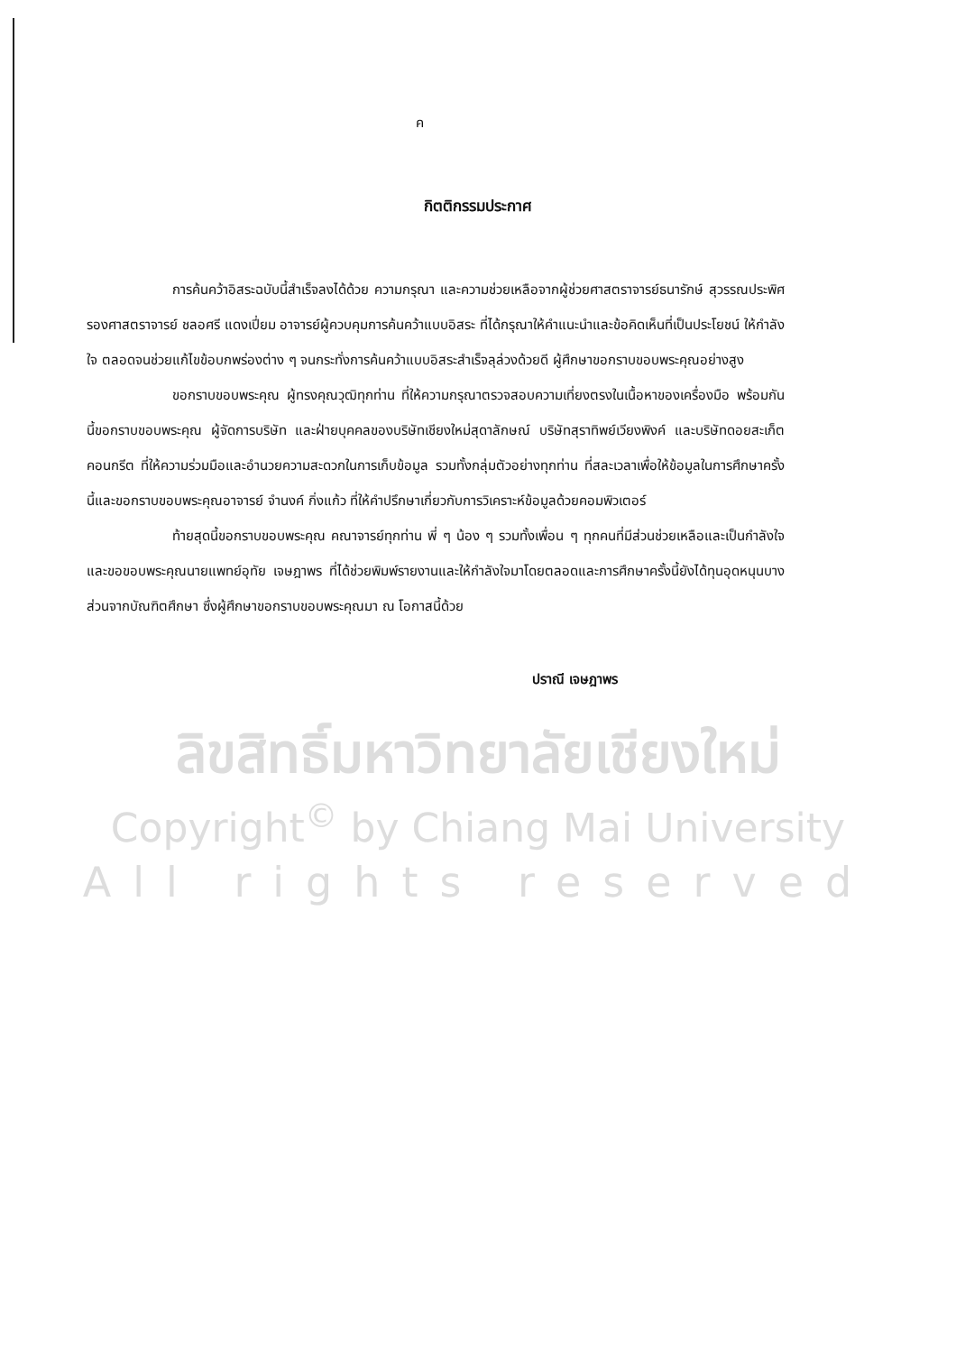ค
กิตติกรรมประกาศ
การค้นคว้าอิสระฉบับนี้สำเร็จลงได้ด้วย ความกรุณา และความช่วยเหลือจากผู้ช่วยศาสตราจารย์ธนารักษ์ สุวรรณประพิศ รองศาสตราจารย์ ชลอศรี แดงเปี่ยม อาจารย์ผู้ควบคุมการค้นคว้าแบบอิสระ ที่ได้กรุณาให้คำแนะนำและข้อคิดเห็นที่เป็นประโยชน์ ให้กำลังใจ ตลอดจนช่วยแก้ไขข้อบกพร่องต่าง ๆ จนกระทั่งการค้นคว้าแบบอิสระสำเร็จลุล่วงด้วยดี ผู้ศึกษาขอกราบขอบพระคุณอย่างสูง
ขอกราบขอบพระคุณ ผู้ทรงคุณวุฒิทุกท่าน ที่ให้ความกรุณาตรวจสอบความเที่ยงตรงในเนื้อหาของเครื่องมือ พร้อมกันนี้ขอกราบขอบพระคุณ ผู้จัดการบริษัท และฝ่ายบุคคลของบริษัทเชียงใหม่สุดาลักษณ์ บริษัทสุราทิพย์เวียงพิงค์ และบริษัทดอยสะเก็ตคอนกรีต ที่ให้ความร่วมมือและอำนวยความสะดวกในการเก็บข้อมูล รวมทั้งกลุ่มตัวอย่างทุกท่าน ที่สละเวลาเพื่อให้ข้อมูลในการศึกษาครั้งนี้และขอกราบขอบพระคุณอาจารย์ จำนงค์ กิ่งแก้ว ที่ให้คำปรึกษาเกี่ยวกับการวิเคราะห์ข้อมูลด้วยคอมพิวเตอร์
ท้ายสุดนี้ขอกราบขอบพระคุณ คณาจารย์ทุกท่าน พี่ ๆ น้อง ๆ รวมทั้งเพื่อน ๆ ทุกคนที่มีส่วนช่วยเหลือและเป็นกำลังใจ และขอขอบพระคุณนายแพทย์อุทัย เจษฎาพร ที่ได้ช่วยพิมพ์รายงานและให้กำลังใจมาโดยตลอดและการศึกษาครั้งนี้ยังได้ทุนอุดหนุนบางส่วนจากบัณฑิตศึกษา ซึ่งผู้ศึกษาขอกราบขอบพระคุณมา ณ โอกาสนี้ด้วย
ปราณี เจษฎาพร
ลิขสิทธิ์มหาวิทยาลัยเชียงใหม่
Copyright<sup>©</sup> by Chiang Mai University
All rights reserved